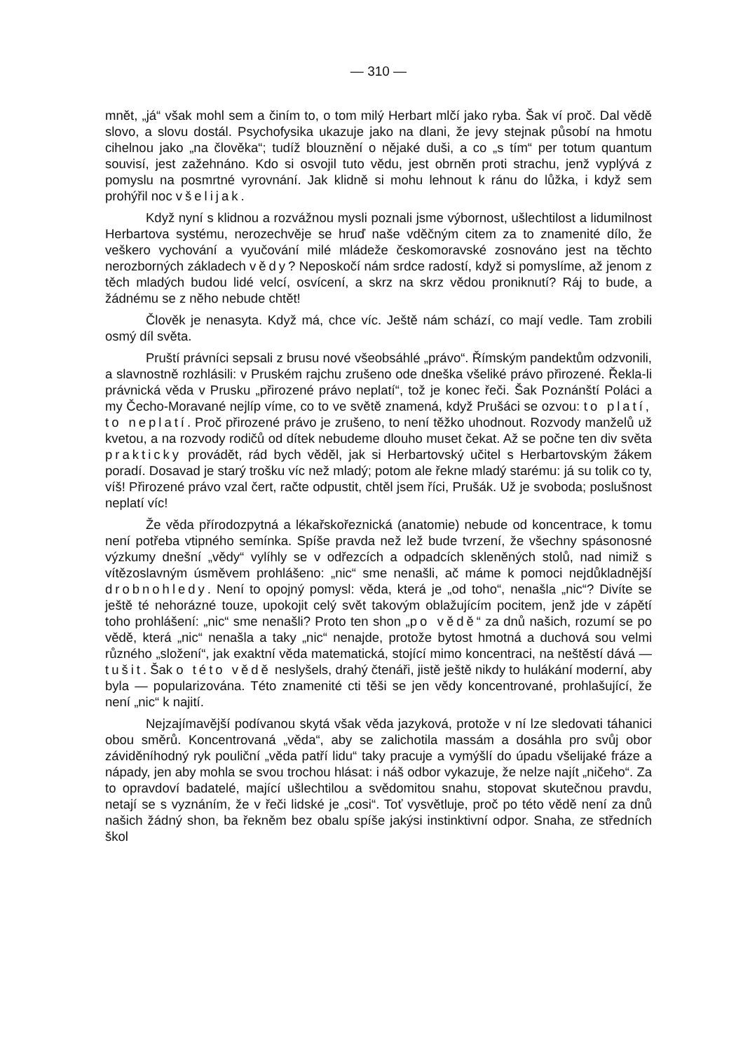— 310 —
mnět, „já“ však mohl sem a činím to, o tom milý Herbart mlčí jako ryba. Šak ví proč. Dal vědě slovo, a slovu dostál. Psychofysika ukazuje jako na dlani, že jevy stejnak působí na hmotu cihelnou jako „na člověka“; tudíž blouznění o nějaké duši, a co „s tím“ per totum quantum souvisí, jest zažehnáno. Kdo si osvojil tuto vědu, jest obrněn proti strachu, jenž vyplývá z pomyslu na posmrtné vyrovnání. Jak klidně si mohu lehnout k ránu do lůžka, i když sem prohýřil noc všelijak.
Když nyní s klidnou a rozvážnou mysli poznali jsme výbornost, ušlechtilost a lidumilnost Herbartova systému, nerozechvěje se hruď naše vděčným citem za to znamenité dílo, že veškero vychování a vyučování milé mládeže českomoravské zosnováno jest na těchto nerozborných základech vědy? Neposkočí nám srdce radostí, když si pomyslíme, až jenom z těch mladých budou lidé velcí, osvícení, a skrz na skrz vědou proniknutí? Ráj to bude, a žádnému se z něho nebude chtět!
Člověk je nenasyta. Když má, chce víc. Ještě nám schází, co mají vedle. Tam zrobili osmý díl světa.
Pruští právníci sepsali z brusu nové všeobsáhlé „právo“. Římským pandektům odzvonili, a slavnostně rozhlásili: v Pruském rajchu zrušeno ode dneška všeliké právo přirozené. Řekla-li právnická věda v Prusku „přirozené právo neplatí“, tož je konec řeči. Šak Poznánští Poláci a my Čecho-Moravané nejlíp víme, co to ve světě znamená, když Prušáci se ozvou: to platí, to neplatí. Proč přirozené právo je zrušeno, to není těžko uhodnout. Rozvody manželů už kvetou, a na rozvody rodičů od dítek nebudeme dlouho muset čekat. Až se počne ten div světa prakticky provádět, rád bych věděl, jak si Herbartovský učitel s Herbartovským žákem poradí. Dosavad je starý trošku víc než mladý; potom ale řekne mladý starému: já su tolik co ty, víš! Přirozené právo vzal čert, račte odpustit, chtěl jsem říci, Prušák. Už je svoboda; poslušnost neplatí víc!
Že věda přírodozpytná a lékařskořeznická (anatomie) nebude od koncentrace, k tomu není potřeba vtipného semínka. Spíše pravda než lež bude tvrzení, že všechny spásonosné výzkumy dnešní „vědy“ vylíhly se v odřezcích a odpadcích skleněných stolů, nad nimiž s vítězoslavným úsměvem prohlášeno: „nic“ sme nenašli, ač máme k pomoci nejdůkladnější drobnohledy. Není to opojný pomysl: věda, která je „od toho“, nenašla „nic“? Divíte se ještě té nehorázné touze, upokojit celý svět takovým oblažujícím pocitem, jenž jde v zápětí toho prohlášení: „nic“ sme nenašli? Proto ten shon „po vědě“ za dnů našich, rozumí se po vědě, která „nic“ nenašla a taky „nic“ nenajde, protože bytost hmotná a duchová sou velmi různého „složení“, jak exaktní věda matematická, stojící mimo koncentraci, na neštěstí dává — tušit. Šak o této vědě neslyšels, drahý čtenáři, jistě ještě nikdy to hulákání moderní, aby byla — popularizována. Této znamenité cti těši se jen vědy koncentrované, prohlašující, že není „nic“ k najití.
Nejzajímavější podívanou skytá však věda jazyková, protože v ní lze sledovati táhanici obou směrů. Koncentrovaná „věda“, aby se zalichotila massám a dosáhla pro svůj obor záviděníhodný ryk pouliční „věda patří lidu“ taky pracuje a vymýšlí do úpadu všelijaké fráze a nápady, jen aby mohla se svou trochou hlásat: i náš odbor vykazuje, že nelze najít „ničeho“. Za to opravdoví badatelé, mající ušlechtilou a svědomitou snahu, stopovat skutečnou pravdu, netají se s vyznáním, že v řeči lidské je „cosi“. Toť vysvětluje, proč po této vědě není za dnů našich žádný shon, ba řekněm bez obalu spíše jakýsi instinktivní odpor. Snaha, ze středních škol